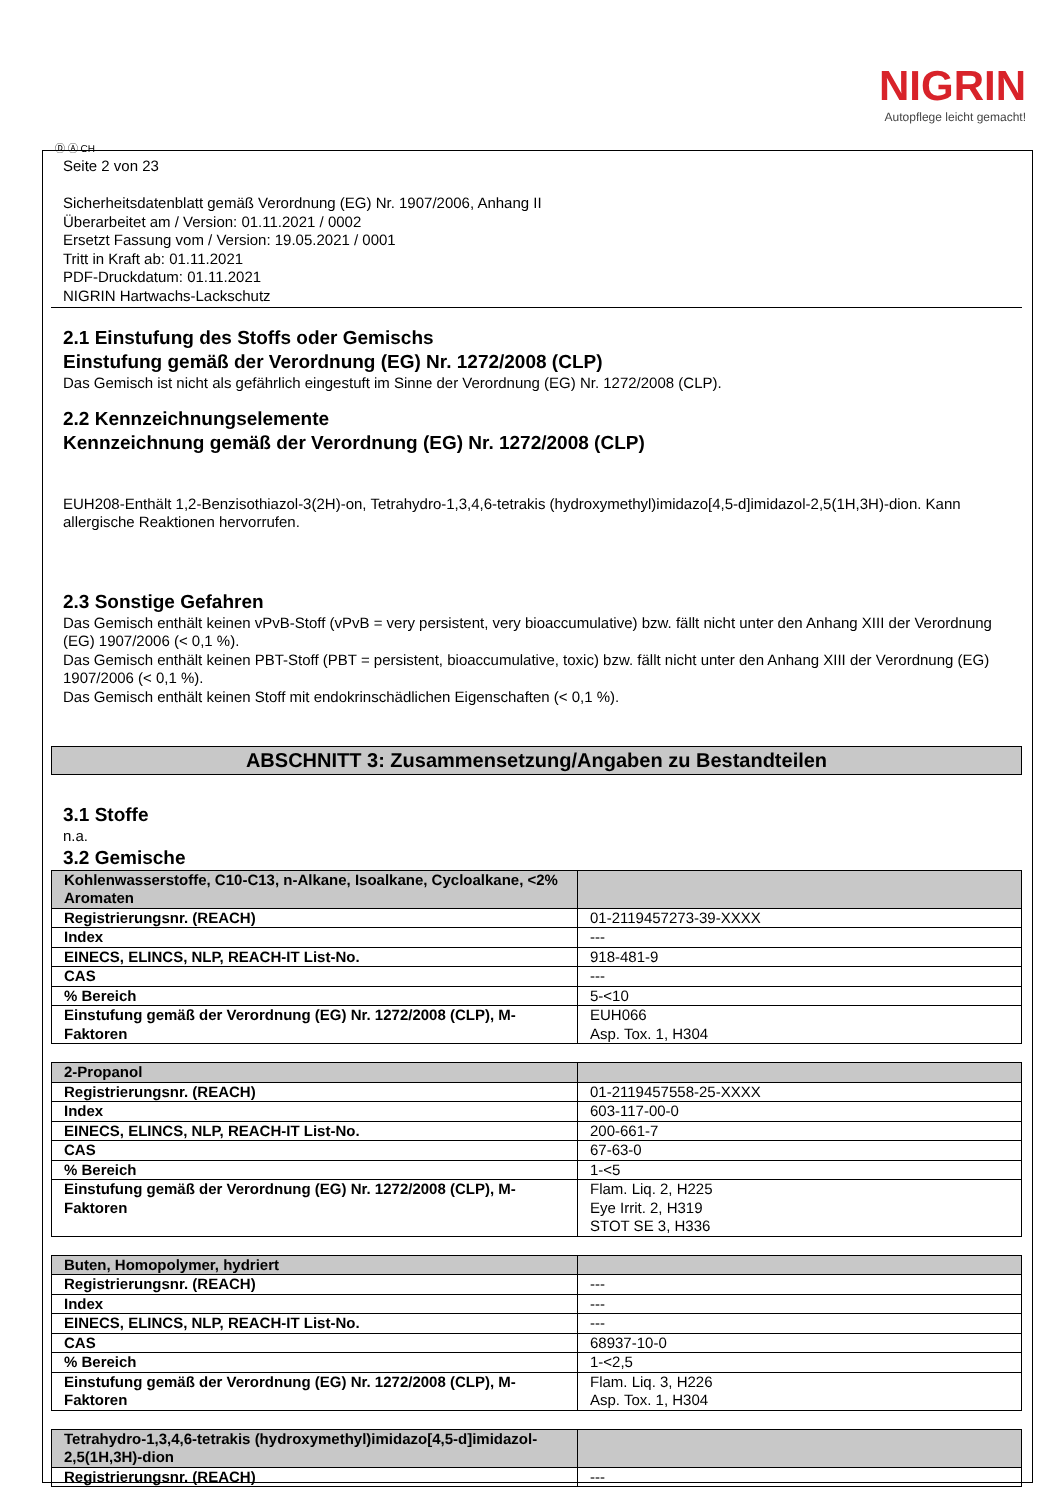NIGRIN
Autopflege leicht gemacht!
Ⓓ Ⓐ CH
Seite 2 von 23
Sicherheitsdatenblatt gemäß Verordnung (EG) Nr. 1907/2006, Anhang II
Überarbeitet am / Version: 01.11.2021 / 0002
Ersetzt Fassung vom / Version: 19.05.2021 / 0001
Tritt in Kraft ab: 01.11.2021
PDF-Druckdatum: 01.11.2021
NIGRIN Hartwachs-Lackschutz
2.1 Einstufung des Stoffs oder Gemischs
Einstufung gemäß der Verordnung (EG) Nr. 1272/2008 (CLP)
Das Gemisch ist nicht als gefährlich eingestuft im Sinne der Verordnung (EG) Nr. 1272/2008 (CLP).
2.2 Kennzeichnungselemente
Kennzeichnung gemäß der Verordnung (EG) Nr. 1272/2008 (CLP)
EUH208-Enthält 1,2-Benzisothiazol-3(2H)-on, Tetrahydro-1,3,4,6-tetrakis (hydroxymethyl)imidazo[4,5-d]imidazol-2,5(1H,3H)-dion. Kann allergische Reaktionen hervorrufen.
2.3 Sonstige Gefahren
Das Gemisch enthält keinen vPvB-Stoff (vPvB = very persistent, very bioaccumulative) bzw. fällt nicht unter den Anhang XIII der Verordnung (EG) 1907/2006 (< 0,1 %).
Das Gemisch enthält keinen PBT-Stoff (PBT = persistent, bioaccumulative, toxic) bzw. fällt nicht unter den Anhang XIII der Verordnung (EG) 1907/2006 (< 0,1 %).
Das Gemisch enthält keinen Stoff mit endokrinschädlichen Eigenschaften (< 0,1 %).
ABSCHNITT 3: Zusammensetzung/Angaben zu Bestandteilen
3.1 Stoffe
n.a.
3.2 Gemische
| Kohlenwasserstoffe, C10-C13, n-Alkane, Isoalkane, Cycloalkane, <2% Aromaten | |
| Registrierungsnr. (REACH) | 01-2119457273-39-XXXX |
| Index | --- |
| EINECS, ELINCS, NLP, REACH-IT List-No. | 918-481-9 |
| CAS | --- |
| % Bereich | 5-<10 |
| Einstufung gemäß der Verordnung (EG) Nr. 1272/2008 (CLP), M-Faktoren | EUH066 Asp. Tox. 1, H304 |
| 2-Propanol | |
| Registrierungsnr. (REACH) | 01-2119457558-25-XXXX |
| Index | 603-117-00-0 |
| EINECS, ELINCS, NLP, REACH-IT List-No. | 200-661-7 |
| CAS | 67-63-0 |
| % Bereich | 1-<5 |
| Einstufung gemäß der Verordnung (EG) Nr. 1272/2008 (CLP), M-Faktoren | Flam. Liq. 2, H225 Eye Irrit. 2, H319 STOT SE 3, H336 |
| Buten, Homopolymer, hydriert | |
| Registrierungsnr. (REACH) | --- |
| Index | --- |
| EINECS, ELINCS, NLP, REACH-IT List-No. | --- |
| CAS | 68937-10-0 |
| % Bereich | 1-<2,5 |
| Einstufung gemäß der Verordnung (EG) Nr. 1272/2008 (CLP), M-Faktoren | Flam. Liq. 3, H226 Asp. Tox. 1, H304 |
| Tetrahydro-1,3,4,6-tetrakis (hydroxymethyl)imidazo[4,5-d]imidazol-2,5(1H,3H)-dion | |
| Registrierungsnr. (REACH) | --- |